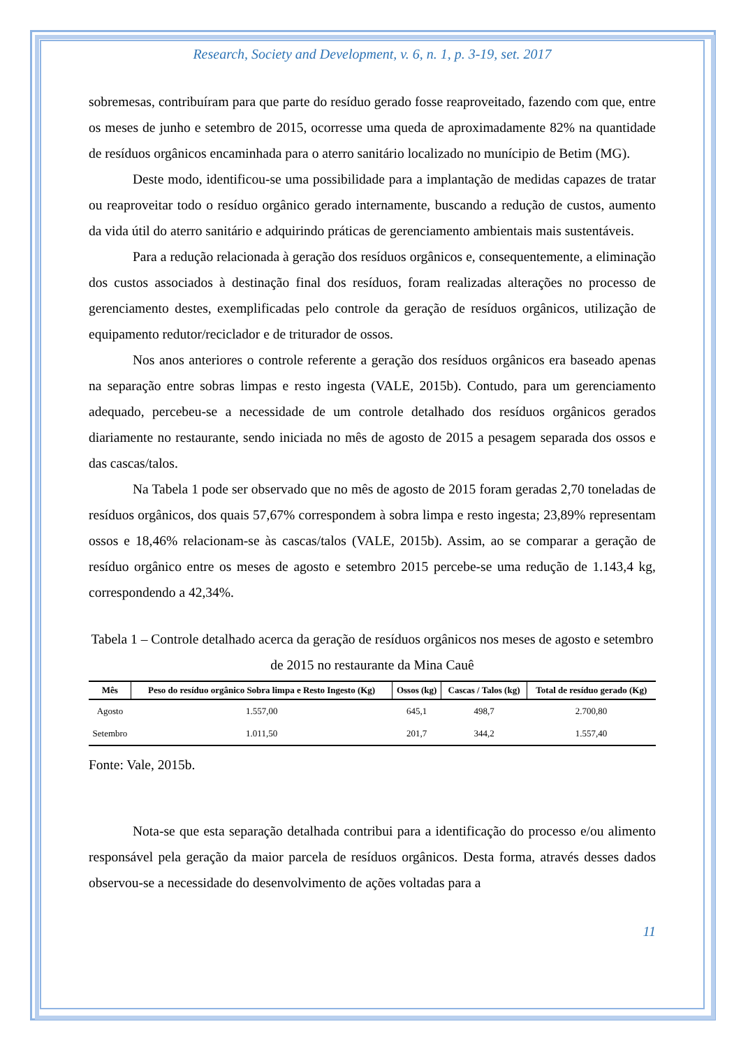Research, Society and Development, v. 6, n. 1, p. 3-19, set. 2017
sobremesas, contribuíram para que parte do resíduo gerado fosse reaproveitado, fazendo com que, entre os meses de junho e setembro de 2015, ocorresse uma queda de aproximadamente 82% na quantidade de resíduos orgânicos encaminhada para o aterro sanitário localizado no munícipio de Betim (MG).
Deste modo, identificou-se uma possibilidade para a implantação de medidas capazes de tratar ou reaproveitar todo o resíduo orgânico gerado internamente, buscando a redução de custos, aumento da vida útil do aterro sanitário e adquirindo práticas de gerenciamento ambientais mais sustentáveis.
Para a redução relacionada à geração dos resíduos orgânicos e, consequentemente, a eliminação dos custos associados à destinação final dos resíduos, foram realizadas alterações no processo de gerenciamento destes, exemplificadas pelo controle da geração de resíduos orgânicos, utilização de equipamento redutor/reciclador e de triturador de ossos.
Nos anos anteriores o controle referente a geração dos resíduos orgânicos era baseado apenas na separação entre sobras limpas e resto ingesta (VALE, 2015b). Contudo, para um gerenciamento adequado, percebeu-se a necessidade de um controle detalhado dos resíduos orgânicos gerados diariamente no restaurante, sendo iniciada no mês de agosto de 2015 a pesagem separada dos ossos e das cascas/talos.
Na Tabela 1 pode ser observado que no mês de agosto de 2015 foram geradas 2,70 toneladas de resíduos orgânicos, dos quais 57,67% correspondem à sobra limpa e resto ingesta; 23,89% representam ossos e 18,46% relacionam-se às cascas/talos (VALE, 2015b). Assim, ao se comparar a geração de resíduo orgânico entre os meses de agosto e setembro 2015 percebe-se uma redução de 1.143,4 kg, correspondendo a 42,34%.
Tabela 1 – Controle detalhado acerca da geração de resíduos orgânicos nos meses de agosto e setembro de 2015 no restaurante da Mina Cauê
| Mês | Peso do resíduo orgânico Sobra limpa e Resto Ingesto (Kg) | Ossos (kg) | Cascas / Talos (kg) | Total de resíduo gerado (Kg) |
| --- | --- | --- | --- | --- |
| Agosto | 1.557,00 | 645,1 | 498,7 | 2.700,80 |
| Setembro | 1.011,50 | 201,7 | 344,2 | 1.557,40 |
Fonte: Vale, 2015b.
Nota-se que esta separação detalhada contribui para a identificação do processo e/ou alimento responsável pela geração da maior parcela de resíduos orgânicos. Desta forma, através desses dados observou-se a necessidade do desenvolvimento de ações voltadas para a
11